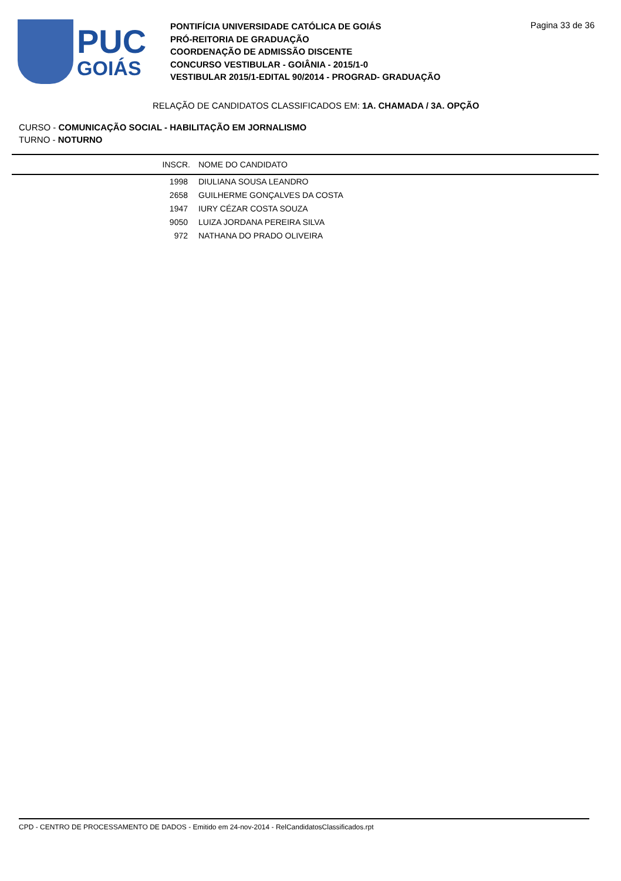PUC
GOIÁS
PONTIFÍCIA UNIVERSIDADE CATÓLICA DE GOIÁS
PRÓ-REITORIA DE GRADUAÇÃO
COORDENAÇÃO DE ADMISSÃO DISCENTE
CONCURSO VESTIBULAR - GOIÂNIA - 2015/1-0
VESTIBULAR 2015/1-EDITAL 90/2014 - PROGRAD- GRADUAÇÃO
Pagina 33 de 36
RELAÇÃO DE CANDIDATOS CLASSIFICADOS EM: 1A. CHAMADA / 3A. OPÇÃO
CURSO - COMUNICAÇÃO SOCIAL - HABILITAÇÃO EM JORNALISMO
TURNO - NOTURNO
| INSCR. | NOME DO CANDIDATO |
| --- | --- |
| 1998 | DIULIANA SOUSA LEANDRO |
| 2658 | GUILHERME GONÇALVES DA COSTA |
| 1947 | IURY CÉZAR COSTA SOUZA |
| 9050 | LUIZA JORDANA PEREIRA SILVA |
| 972 | NATHANA DO PRADO OLIVEIRA |
CPD - CENTRO DE PROCESSAMENTO DE DADOS - Emitido em 24-nov-2014 - RelCandidatosClassificados.rpt